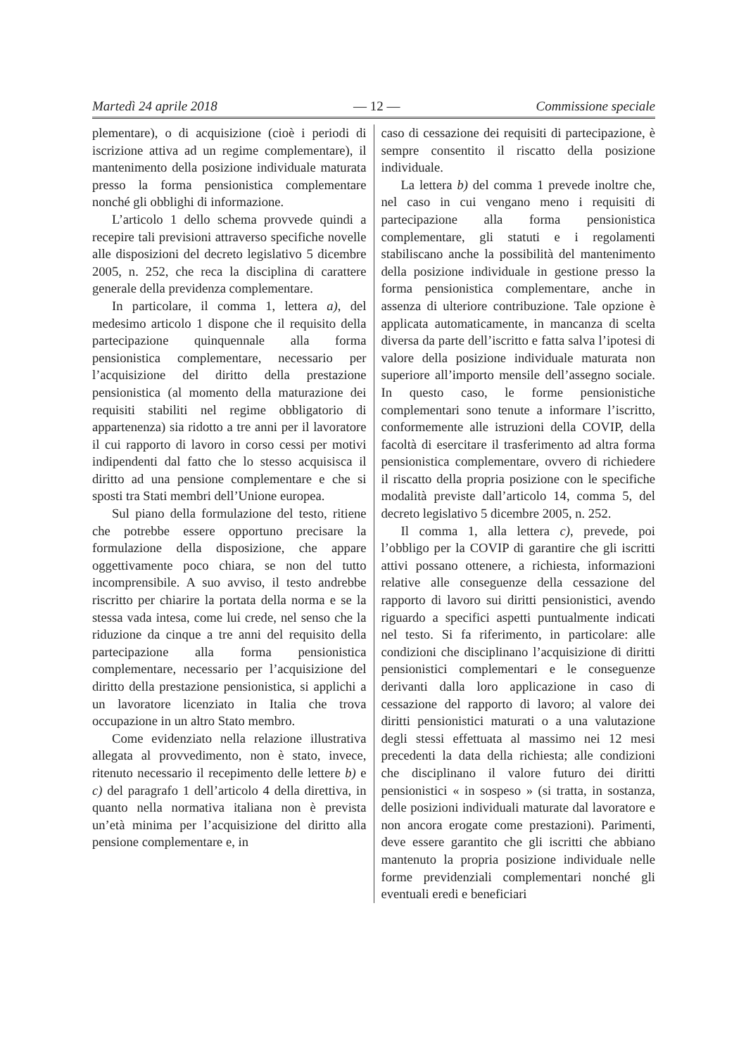Martedì 24 aprile 2018 — 12 — Commissione speciale
plementare), o di acquisizione (cioè i periodi di iscrizione attiva ad un regime complementare), il mantenimento della posizione individuale maturata presso la forma pensionistica complementare nonché gli obblighi di informazione.
L’articolo 1 dello schema provvede quindi a recepire tali previsioni attraverso specifiche novelle alle disposizioni del decreto legislativo 5 dicembre 2005, n. 252, che reca la disciplina di carattere generale della previdenza complementare.
In particolare, il comma 1, lettera a), del medesimo articolo 1 dispone che il requisito della partecipazione quinquennale alla forma pensionistica complementare, necessario per l’acquisizione del diritto della prestazione pensionistica (al momento della maturazione dei requisiti stabiliti nel regime obbligatorio di appartenenza) sia ridotto a tre anni per il lavoratore il cui rapporto di lavoro in corso cessi per motivi indipendenti dal fatto che lo stesso acquisisca il diritto ad una pensione complementare e che si sposti tra Stati membri dell’Unione europea.
Sul piano della formulazione del testo, ritiene che potrebbe essere opportuno precisare la formulazione della disposizione, che appare oggettivamente poco chiara, se non del tutto incomprensibile. A suo avviso, il testo andrebbe riscritto per chiarire la portata della norma e se la stessa vada intesa, come lui crede, nel senso che la riduzione da cinque a tre anni del requisito della partecipazione alla forma pensionistica complementare, necessario per l’acquisizione del diritto della prestazione pensionistica, si applichi a un lavoratore licenziato in Italia che trova occupazione in un altro Stato membro.
Come evidenziato nella relazione illustrativa allegata al provvedimento, non è stato, invece, ritenuto necessario il recepimento delle lettere b) e c) del paragrafo 1 dell’articolo 4 della direttiva, in quanto nella normativa italiana non è prevista un’età minima per l’acquisizione del diritto alla pensione complementare e, in
caso di cessazione dei requisiti di partecipazione, è sempre consentito il riscatto della posizione individuale.
La lettera b) del comma 1 prevede inoltre che, nel caso in cui vengano meno i requisiti di partecipazione alla forma pensionistica complementare, gli statuti e i regolamenti stabiliscano anche la possibilità del mantenimento della posizione individuale in gestione presso la forma pensionistica complementare, anche in assenza di ulteriore contribuzione. Tale opzione è applicata automaticamente, in mancanza di scelta diversa da parte dell’iscritto e fatta salva l’ipotesi di valore della posizione individuale maturata non superiore all’importo mensile dell’assegno sociale. In questo caso, le forme pensionistiche complementari sono tenute a informare l’iscritto, conformemente alle istruzioni della COVIP, della facoltà di esercitare il trasferimento ad altra forma pensionistica complementare, ovvero di richiedere il riscatto della propria posizione con le specifiche modalità previste dall’articolo 14, comma 5, del decreto legislativo 5 dicembre 2005, n. 252.
Il comma 1, alla lettera c), prevede, poi l’obbligo per la COVIP di garantire che gli iscritti attivi possano ottenere, a richiesta, informazioni relative alle conseguenze della cessazione del rapporto di lavoro sui diritti pensionistici, avendo riguardo a specifici aspetti puntualmente indicati nel testo. Si fa riferimento, in particolare: alle condizioni che disciplinano l’acquisizione di diritti pensionistici complementari e le conseguenze derivanti dalla loro applicazione in caso di cessazione del rapporto di lavoro; al valore dei diritti pensionistici maturati o a una valutazione degli stessi effettuata al massimo nei 12 mesi precedenti la data della richiesta; alle condizioni che disciplinano il valore futuro dei diritti pensionistici « in sospeso » (si tratta, in sostanza, delle posizioni individuali maturate dal lavoratore e non ancora erogate come prestazioni). Parimenti, deve essere garantito che gli iscritti che abbiano mantenuto la propria posizione individuale nelle forme previdenziali complementari nonché gli eventuali eredi e beneficiari